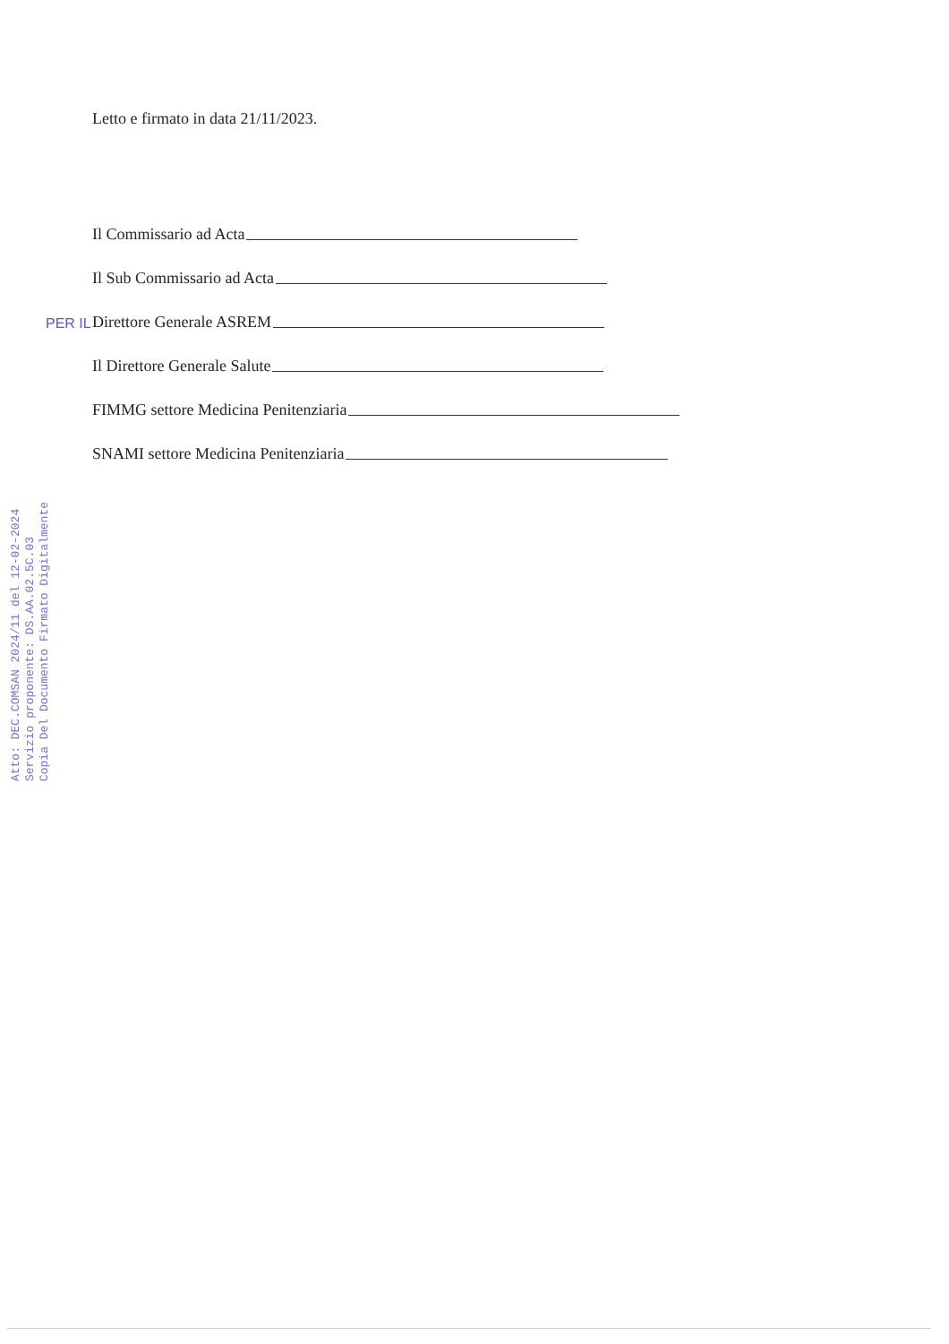Letto e firmato in data 21/11/2023.
Il Commissario ad Acta
Il Sub Commissario ad Acta
PER IL Direttore Generale ASREM
Il Direttore Generale Salute
FIMMG settore Medicina Penitenziaria
SNAMI settore Medicina Penitenziaria
Atto: DEC.COMSAN 2024/11 del 12-02-2024
Servizio proponente: DS.AA.02.5C.03
Copia Del Documento Firmato Digitalmente